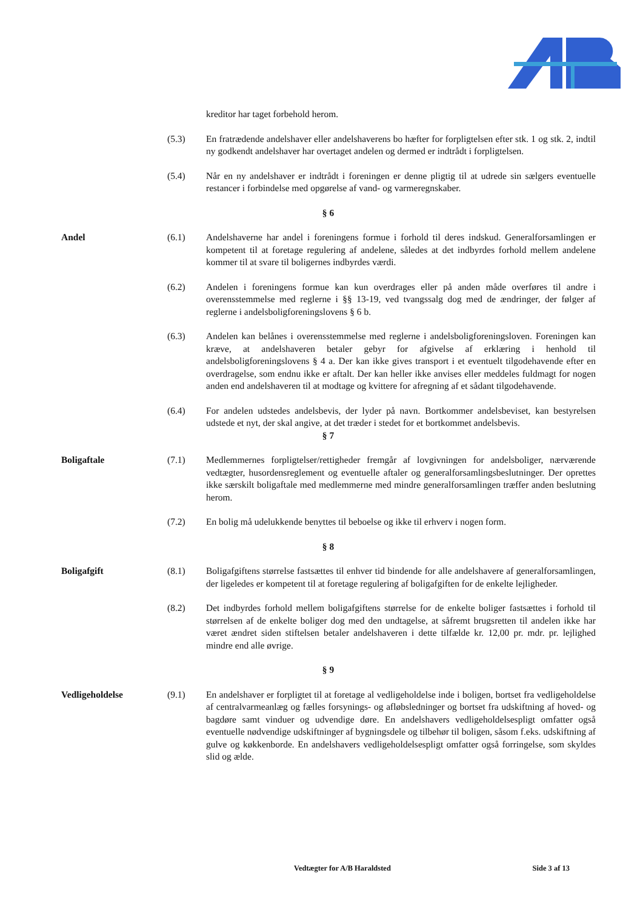kreditor har taget forbehold herom.
(5.3) En fratrædende andelshaver eller andelshaverens bo hæfter for forpligtelsen efter stk. 1 og stk. 2, indtil ny godkendt andelshaver har overtaget andelen og dermed er indtrådt i forpligtelsen.
(5.4) Når en ny andelshaver er indtrådt i foreningen er denne pligtig til at udrede sin sælgers eventuelle restancer i forbindelse med opgørelse af vand- og varmeregnskaber.
§ 6
Andel (6.1) Andelshaverne har andel i foreningens formue i forhold til deres indskud. Generalforsamlingen er kompetent til at foretage regulering af andelene, således at det indbyrdes forhold mellem andelene kommer til at svare til boligernes indbyrdes værdi.
(6.2) Andelen i foreningens formue kan kun overdrages eller på anden måde overføres til andre i overensstemmelse med reglerne i §§ 13-19, ved tvangssalg dog med de ændringer, der følger af reglerne i andelsboligforeningslovens § 6 b.
(6.3) Andelen kan belånes i overensstemmelse med reglerne i andelsboligforeningsloven. Foreningen kan kræve, at andelshaveren betaler gebyr for afgivelse af erklæring i henhold til andelsboligforeningslovens § 4 a. Der kan ikke gives transport i et eventuelt tilgodehavende efter en overdragelse, som endnu ikke er aftalt. Der kan heller ikke anvises eller meddeles fuldmagt for nogen anden end andelshaveren til at modtage og kvittere for afregning af et sådant tilgodehavende.
(6.4) For andelen udstedes andelsbevis, der lyder på navn. Bortkommer andelsbeviset, kan bestyrelsen udstede et nyt, der skal angive, at det træder i stedet for et bortkommet andelsbevis.
§ 7
Boligaftale (7.1) Medlemmernes forpligtelser/rettigheder fremgår af lovgivningen for andelsboliger, nærværende vedtægter, husordensreglement og eventuelle aftaler og generalforsamlingsbeslutninger. Der oprettes ikke særskilt boligaftale med medlemmerne med mindre generalforsamlingen træffer anden beslutning herom.
(7.2) En bolig må udelukkende benyttes til beboelse og ikke til erhverv i nogen form.
§ 8
Boligafgift (8.1) Boligafgiftens størrelse fastsættes til enhver tid bindende for alle andelshavere af generalforsamlingen, der ligeledes er kompetent til at foretage regulering af boligafgiften for de enkelte lejligheder.
(8.2) Det indbyrdes forhold mellem boligafgiftens størrelse for de enkelte boliger fastsættes i forhold til størrelsen af de enkelte boliger dog med den undtagelse, at såfremt brugsretten til andelen ikke har været ændret siden stiftelsen betaler andelshaveren i dette tilfælde kr. 12,00 pr. mdr. pr. lejlighed mindre end alle øvrige.
§ 9
Vedligeholdelse (9.1) En andelshaver er forpligtet til at foretage al vedligeholdelse inde i boligen, bortset fra vedligeholdelse af centralvarmeanlæg og fælles forsynings- og afløbsledninger og bortset fra udskiftning af hoved- og bagdøre samt vinduer og udvendige døre. En andelshavers vedligeholdelsespligt omfatter også eventuelle nødvendige udskiftninger af bygningsdele og tilbehør til boligen, såsom f.eks. udskiftning af gulve og køkkenborde. En andelshavers vedligeholdelsespligt omfatter også forringelse, som skyldes slid og ælde.
Vedtægter for A/B Haraldsted Side 3 af 13